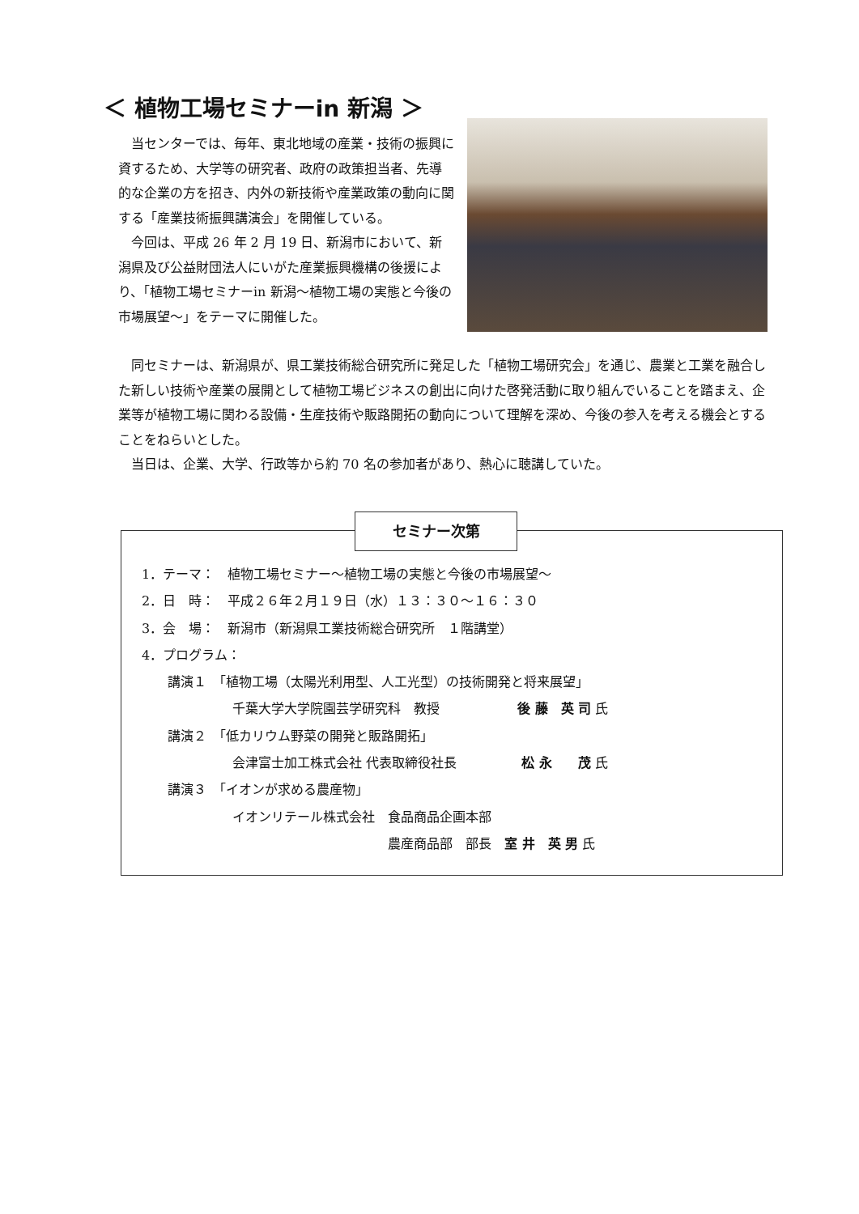＜ 植物工場セミナーin 新潟 ＞
当センターでは、毎年、東北地域の産業・技術の振興に資するため、大学等の研究者、政府の政策担当者、先導的な企業の方を招き、内外の新技術や産業政策の動向に関する「産業技術振興講演会」を開催している。
今回は、平成 26 年 2 月 19 日、新潟市において、新潟県及び公益財団法人にいがた産業振興機構の後援により、「植物工場セミナーin 新潟～植物工場の実態と今後の市場展望～」をテーマに開催した。
同セミナーは、新潟県が、県工業技術総合研究所に発足した「植物工場研究会」を通じ、農業と工業を融合した新しい技術や産業の展開として植物工場ビジネスの創出に向けた啓発活動に取り組んでいることを踏まえ、企業等が植物工場に関わる設備・生産技術や販路開拓の動向について理解を深め、今後の参入を考える機会とすることをねらいとした。
当日は、企業、大学、行政等から約 70 名の参加者があり、熱心に聴講していた。
セミナー次第
1．テーマ：　植物工場セミナー～植物工場の実態と今後の市場展望～
2．日　時：　平成２６年２月１９日（水）１３：３０～１６：３０
3．会　場：　新潟市（新潟県工業技術総合研究所　１階講堂）
4．プログラム：
　　講演１　「植物工場（太陽光利用型、人工光型）の技術開発と将来展望」
　　　　　　　千葉大学大学院園芸学研究科　教授　　　　　　後 藤　英 司 氏
　　講演２　「低カリウム野菜の開発と販路開拓」
　　　　　　　会津富士加工株式会社 代表取締役社長　　　　　松 永　　茂 氏
　　講演３　「イオンが求める農産物」
　　　　　　　イオンリテール株式会社　食品商品企画本部
　　　　　　　　　　　　　　　　　　　農産商品部　部長　室 井　英 男 氏